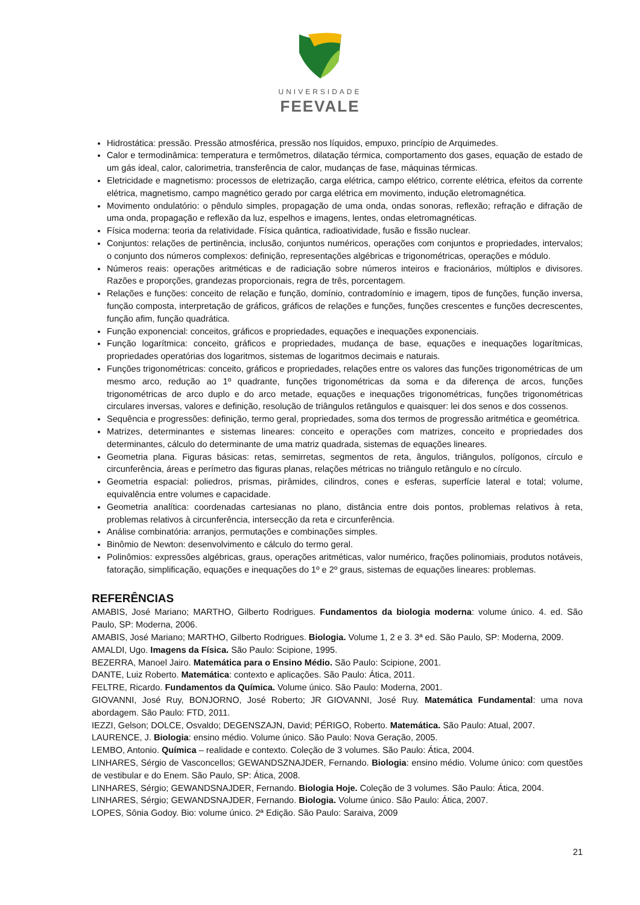UNIVERSIDADE
FEEVALE
Hidrostática: pressão. Pressão atmosférica, pressão nos líquidos, empuxo, princípio de Arquimedes.
Calor e termodinâmica: temperatura e termômetros, dilatação térmica, comportamento dos gases, equação de estado de um gás ideal, calor, calorimetria, transferência de calor, mudanças de fase, máquinas térmicas.
Eletricidade e magnetismo: processos de eletrização, carga elétrica, campo elétrico, corrente elétrica, efeitos da corrente elétrica, magnetismo, campo magnético gerado por carga elétrica em movimento, indução eletromagnética.
Movimento ondulatório: o pêndulo simples, propagação de uma onda, ondas sonoras, reflexão; refração e difração de uma onda, propagação e reflexão da luz, espelhos e imagens, lentes, ondas eletromagnéticas.
Física moderna: teoria da relatividade. Física quântica, radioatividade, fusão e fissão nuclear.
Conjuntos: relações de pertinência, inclusão, conjuntos numéricos, operações com conjuntos e propriedades, intervalos; o conjunto dos números complexos: definição, representações algébricas e trigonométricas, operações e módulo.
Números reais: operações aritméticas e de radiciação sobre números inteiros e fracionários, múltiplos e divisores. Razões e proporções, grandezas proporcionais, regra de três, porcentagem.
Relações e funções: conceito de relação e função, domínio, contradomínio e imagem, tipos de funções, função inversa, função composta, interpretação de gráficos, gráficos de relações e funções, funções crescentes e funções decrescentes, função afim, função quadrática.
Função exponencial: conceitos, gráficos e propriedades, equações e inequações exponenciais.
Função logarítmica: conceito, gráficos e propriedades, mudança de base, equações e inequações logarítmicas, propriedades operatórias dos logaritmos, sistemas de logaritmos decimais e naturais.
Funções trigonométricas: conceito, gráficos e propriedades, relações entre os valores das funções trigonométricas de um mesmo arco, redução ao 1º quadrante, funções trigonométricas da soma e da diferença de arcos, funções trigonométricas de arco duplo e do arco metade, equações e inequações trigonométricas, funções trigonométricas circulares inversas, valores e definição, resolução de triângulos retângulos e quaisquer: lei dos senos e dos cossenos.
Sequência e progressões: definição, termo geral, propriedades, soma dos termos de progressão aritmética e geométrica.
Matrizes, determinantes e sistemas lineares: conceito e operações com matrizes, conceito e propriedades dos determinantes, cálculo do determinante de uma matriz quadrada, sistemas de equações lineares.
Geometria plana. Figuras básicas: retas, semirretas, segmentos de reta, ângulos, triângulos, polígonos, círculo e circunferência, áreas e perímetro das figuras planas, relações métricas no triângulo retângulo e no círculo.
Geometria espacial: poliedros, prismas, pirâmides, cilindros, cones e esferas, superfície lateral e total; volume, equivalência entre volumes e capacidade.
Geometria analítica: coordenadas cartesianas no plano, distância entre dois pontos, problemas relativos à reta, problemas relativos à circunferência, intersecção da reta e circunferência.
Análise combinatória: arranjos, permutações e combinações simples.
Binômio de Newton: desenvolvimento e cálculo do termo geral.
Polinômios: expressões algébricas, graus, operações aritméticas, valor numérico, frações polinomiais, produtos notáveis, fatoração, simplificação, equações e inequações do 1º e 2º graus, sistemas de equações lineares: problemas.
REFERÊNCIAS
AMABIS, José Mariano; MARTHO, Gilberto Rodrigues. Fundamentos da biologia moderna: volume único. 4. ed. São Paulo, SP: Moderna, 2006.
AMABIS, José Mariano; MARTHO, Gilberto Rodrigues. Biologia. Volume 1, 2 e 3. 3ª ed. São Paulo, SP: Moderna, 2009.
AMALDI, Ugo. Imagens da Física. São Paulo: Scipione, 1995.
BEZERRA, Manoel Jairo. Matemática para o Ensino Médio. São Paulo: Scipione, 2001.
DANTE, Luiz Roberto. Matemática: contexto e aplicações. São Paulo: Ática, 2011.
FELTRE, Ricardo. Fundamentos da Química. Volume único. São Paulo: Moderna, 2001.
GIOVANNI, José Ruy, BONJORNO, José Roberto; JR GIOVANNI, José Ruy. Matemática Fundamental: uma nova abordagem. São Paulo: FTD, 2011.
IEZZI, Gelson; DOLCE, Osvaldo; DEGENSZAJN, David; PÉRIGO, Roberto. Matemática. São Paulo: Atual, 2007.
LAURENCE, J. Biologia: ensino médio. Volume único. São Paulo: Nova Geração, 2005.
LEMBO, Antonio. Química – realidade e contexto. Coleção de 3 volumes. São Paulo: Ática, 2004.
LINHARES, Sérgio de Vasconcellos; GEWANDSZNAJDER, Fernando. Biologia: ensino médio. Volume único: com questões de vestibular e do Enem. São Paulo, SP: Ática, 2008.
LINHARES, Sérgio; GEWANDSNAJDER, Fernando. Biologia Hoje. Coleção de 3 volumes. São Paulo: Ática, 2004.
LINHARES, Sérgio; GEWANDSNAJDER, Fernando. Biologia. Volume único. São Paulo: Ática, 2007.
LOPES, Sônia Godoy. Bio: volume único. 2ª Edição. São Paulo: Saraiva, 2009
21